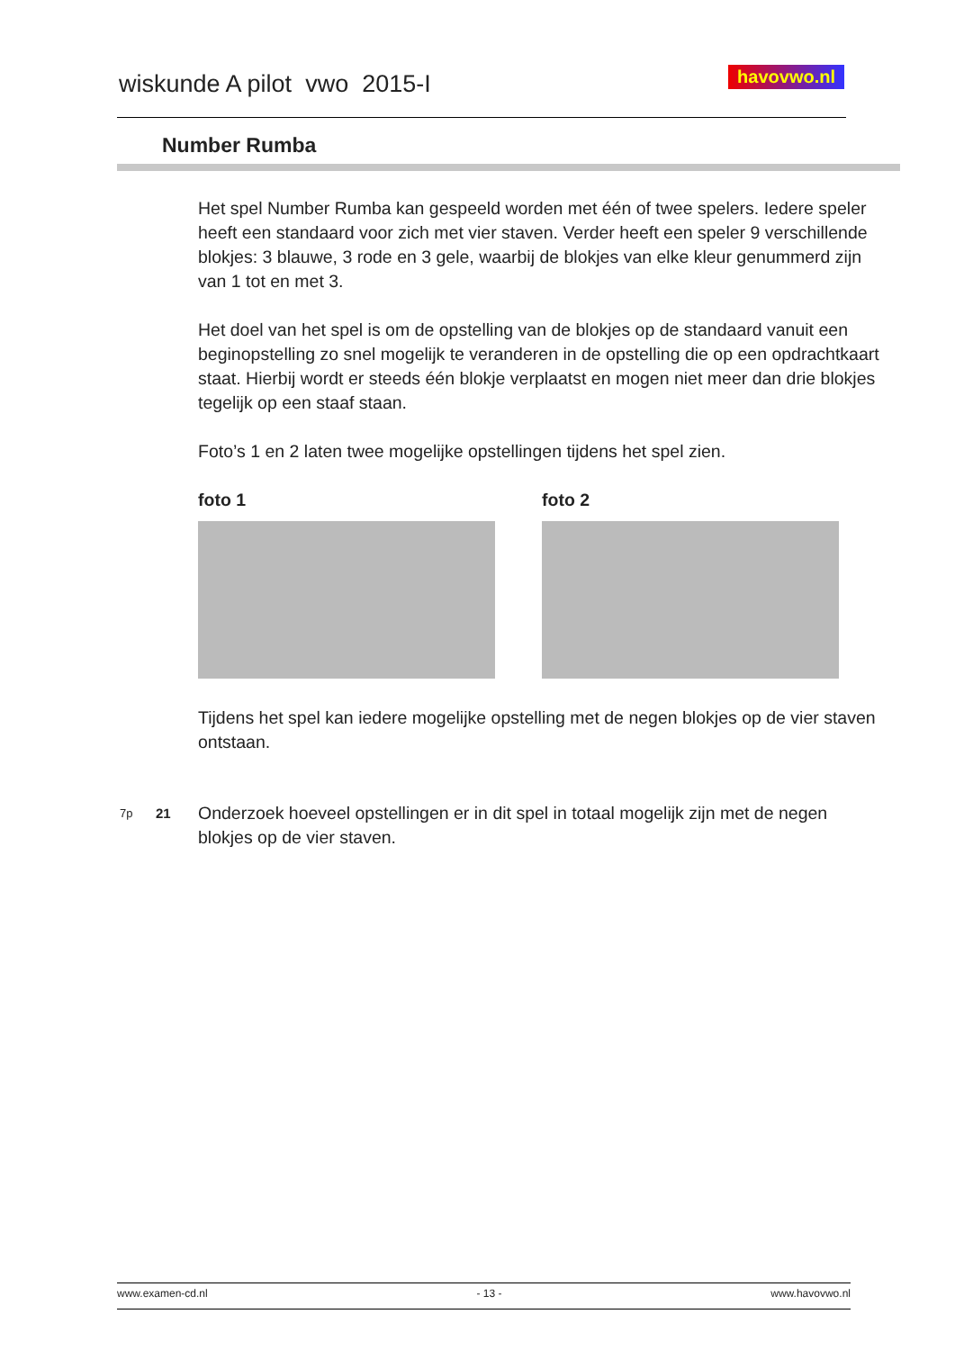wiskunde A pilot vwo 2015-I
havovwo.nl
Number Rumba
Het spel Number Rumba kan gespeeld worden met één of twee spelers. Iedere speler heeft een standaard voor zich met vier staven. Verder heeft een speler 9 verschillende blokjes: 3 blauwe, 3 rode en 3 gele, waarbij de blokjes van elke kleur genummerd zijn van 1 tot en met 3.
Het doel van het spel is om de opstelling van de blokjes op de standaard vanuit een beginopstelling zo snel mogelijk te veranderen in de opstelling die op een opdrachtkaart staat. Hierbij wordt er steeds één blokje verplaatst en mogen niet meer dan drie blokjes tegelijk op een staaf staan.
Foto’s 1 en 2 laten twee mogelijke opstellingen tijdens het spel zien.
foto 1 foto 2
Tijdens het spel kan iedere mogelijke opstelling met de negen blokjes op de vier staven ontstaan.
7p 21 Onderzoek hoeveel opstellingen er in dit spel in totaal mogelijk zijn met de negen blokjes op de vier staven.
www.examen-cd.nl - 13 - www.havovwo.nl